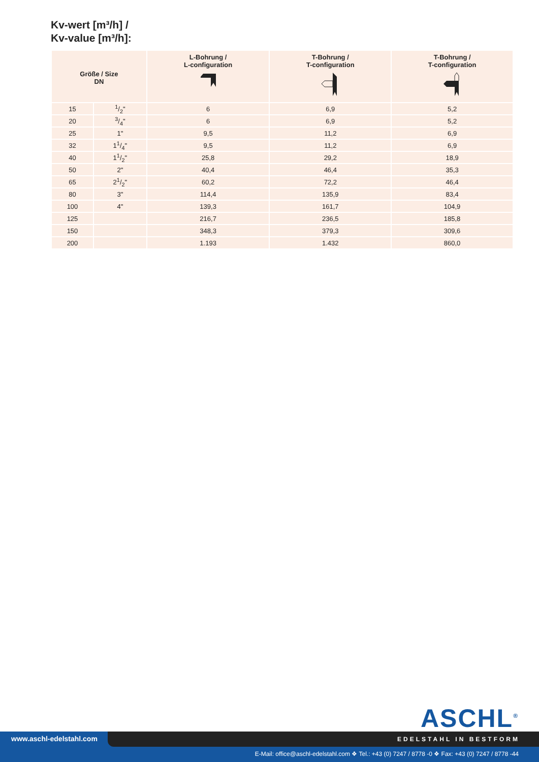Kv-wert [m³/h] /
Kv-value [m³/h]:
| Größe / Size DN | | L-Bohrung / L-configuration | T-Bohrung / T-configuration | T-Bohrung / T-configuration |
| --- | --- | --- | --- | --- |
| 15 | 1/2" | 6 | 6,9 | 5,2 |
| 20 | 3/4" | 6 | 6,9 | 5,2 |
| 25 | 1" | 9,5 | 11,2 | 6,9 |
| 32 | 11/4" | 9,5 | 11,2 | 6,9 |
| 40 | 11/2" | 25,8 | 29,2 | 18,9 |
| 50 | 2" | 40,4 | 46,4 | 35,3 |
| 65 | 21/2" | 60,2 | 72,2 | 46,4 |
| 80 | 3" | 114,4 | 135,9 | 83,4 |
| 100 | 4" | 139,3 | 161,7 | 104,9 |
| 125 | | 216,7 | 236,5 | 185,8 |
| 150 | | 348,3 | 379,3 | 309,6 |
| 200 | | 1.193 | 1.432 | 860,0 |
ASCHL<sup>®</sup>
EDELSTAHL IN BESTFORM
www.aschl-edelstahl.com
E-Mail: office@aschl-edelstahl.com ❖ Tel.: +43 (0) 7247 / 8778 -0 ❖ Fax: +43 (0) 7247 / 8778 -44